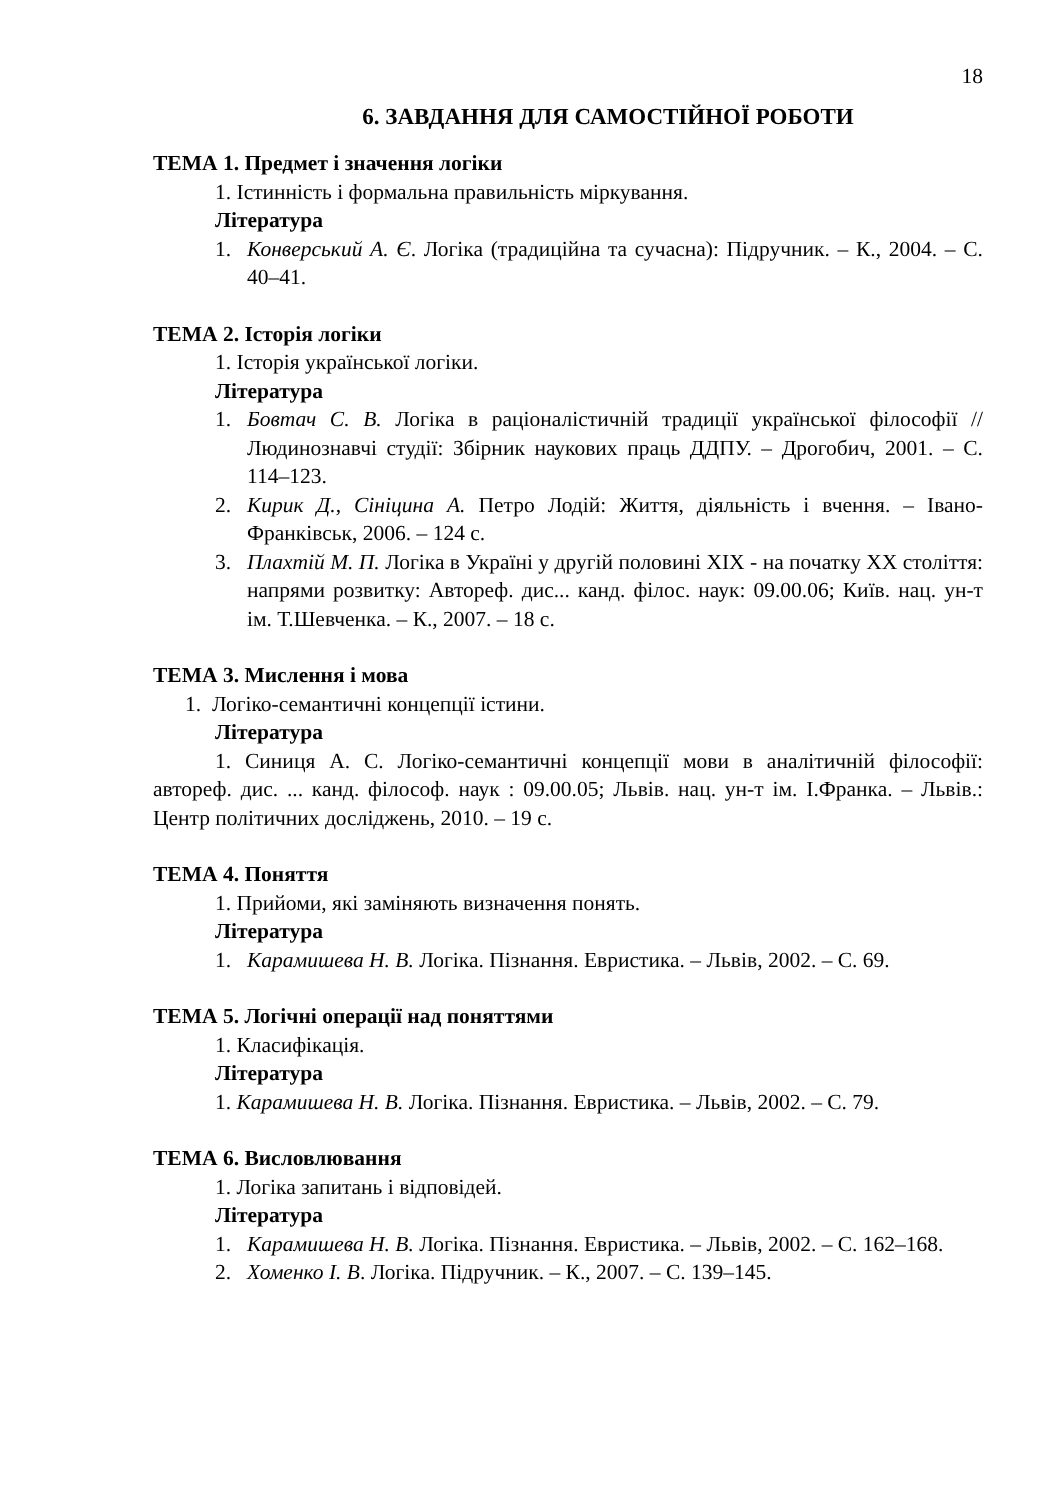18
6. ЗАВДАННЯ ДЛЯ САМОСТІЙНОЇ РОБОТИ
ТЕМА 1. Предмет і значення логіки
1. Істинність і формальна правильність міркування.
Література
1. Конверський А. Є. Логіка (традиційна та сучасна): Підручник. – К., 2004. – С. 40–41.
ТЕМА 2. Історія логіки
1. Історія української логіки.
Література
1. Бовтач С. В. Логіка в раціоналістичній традиції української філософії // Людинознавчі студії: Збірник наукових праць ДДПУ. – Дрогобич, 2001. – С. 114–123.
2. Кирик Д., Сініцина А. Петро Лодій: Життя, діяльність і вчення. – Івано- Франківськ, 2006. – 124 с.
3. Плахтій М. П. Логіка в Україні у другій половині XIX - на початку XX століття: напрями розвитку: Автореф. дис... канд. філос. наук: 09.00.06; Київ. нац. ун-т ім. Т.Шевченка. – К., 2007. – 18 с.
ТЕМА 3. Мислення і мова
1. Логіко-семантичні концепції істини.
Література
1. Синиця А. С. Логіко-семантичні концепції мови в аналітичній філософії: автореф. дис. ... канд. філософ. наук : 09.00.05; Львів. нац. ун-т ім. І.Франка. – Львів.: Центр політичних досліджень, 2010. – 19 с.
ТЕМА 4. Поняття
1. Прийоми, які заміняють визначення понять.
Література
1. Карамишева Н. В. Логіка. Пізнання. Евристика. – Львів, 2002. – С. 69.
ТЕМА 5. Логічні операції над поняттями
1. Класифікація.
Література
1. Карамишева Н. В. Логіка. Пізнання. Евристика. – Львів, 2002. – С. 79.
ТЕМА 6. Висловлювання
1. Логіка запитань і відповідей.
Література
1. Карамишева Н. В. Логіка. Пізнання. Евристика. – Львів, 2002. – С. 162–168.
2. Хоменко І. В. Логіка. Підручник. – К., 2007. – С. 139–145.